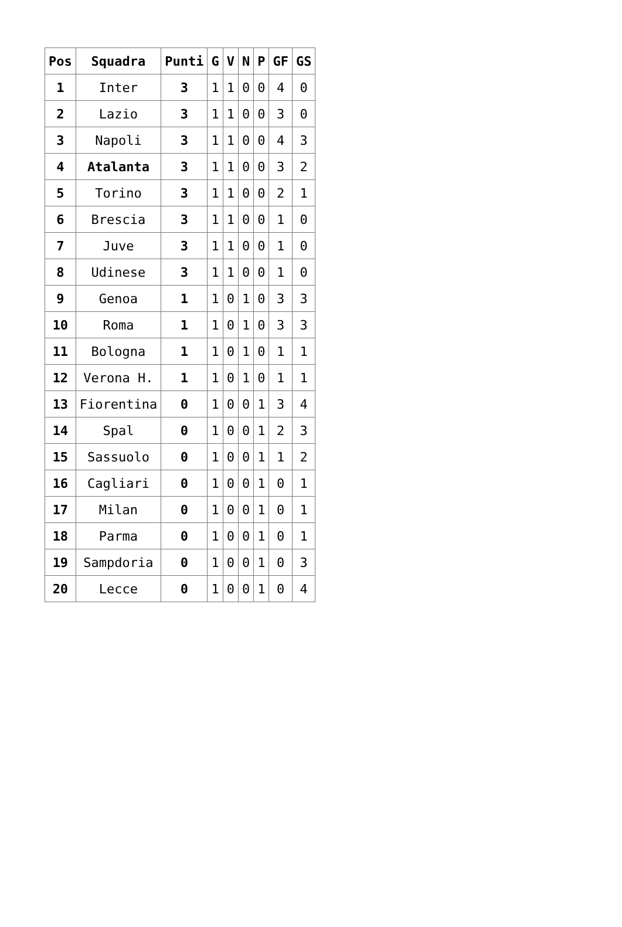| Pos | Squadra | Punti | G | V | N | P | GF | GS |
| --- | --- | --- | --- | --- | --- | --- | --- | --- |
| 1 | Inter | 3 | 1 | 1 | 0 | 0 | 4 | 0 |
| 2 | Lazio | 3 | 1 | 1 | 0 | 0 | 3 | 0 |
| 3 | Napoli | 3 | 1 | 1 | 0 | 0 | 4 | 3 |
| 4 | Atalanta | 3 | 1 | 1 | 0 | 0 | 3 | 2 |
| 5 | Torino | 3 | 1 | 1 | 0 | 0 | 2 | 1 |
| 6 | Brescia | 3 | 1 | 1 | 0 | 0 | 1 | 0 |
| 7 | Juve | 3 | 1 | 1 | 0 | 0 | 1 | 0 |
| 8 | Udinese | 3 | 1 | 1 | 0 | 0 | 1 | 0 |
| 9 | Genoa | 1 | 1 | 0 | 1 | 0 | 3 | 3 |
| 10 | Roma | 1 | 1 | 0 | 1 | 0 | 3 | 3 |
| 11 | Bologna | 1 | 1 | 0 | 1 | 0 | 1 | 1 |
| 12 | Verona H. | 1 | 1 | 0 | 1 | 0 | 1 | 1 |
| 13 | Fiorentina | 0 | 1 | 0 | 0 | 1 | 3 | 4 |
| 14 | Spal | 0 | 1 | 0 | 0 | 1 | 2 | 3 |
| 15 | Sassuolo | 0 | 1 | 0 | 0 | 1 | 1 | 2 |
| 16 | Cagliari | 0 | 1 | 0 | 0 | 1 | 0 | 1 |
| 17 | Milan | 0 | 1 | 0 | 0 | 1 | 0 | 1 |
| 18 | Parma | 0 | 1 | 0 | 0 | 1 | 0 | 1 |
| 19 | Sampdoria | 0 | 1 | 0 | 0 | 1 | 0 | 3 |
| 20 | Lecce | 0 | 1 | 0 | 0 | 1 | 0 | 4 |